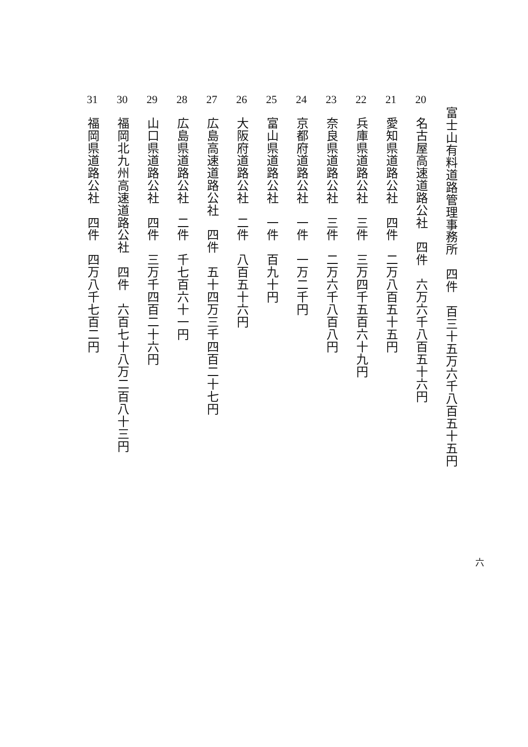富士山有料道路管理事務所　四件　百三十五万六千八百五十五円
20　名古屋高速道路公社　四件　六万六千八百五十六円
21　愛知県道路公社　四件　二万八百五十五円
22　兵庫県道路公社　三件　三万四千五百六十九円
23　奈良県道路公社　三件　二万六千八百八円
24　京都府道路公社　一件　一万二千円
25　富山県道路公社　一件　百九十円
26　大阪府道路公社　二件　八百五十六円
27　広島高速道路公社　四件　五十四万三千四百二十七円
28　広島県道路公社　二件　千七百六十一円
29　山口県道路公社　四件　三万千四百二十六円
30　福岡北九州高速道路公社　四件　六百七十八万二百八十三円
31　福岡県道路公社　四件　四万八千七百二円
六